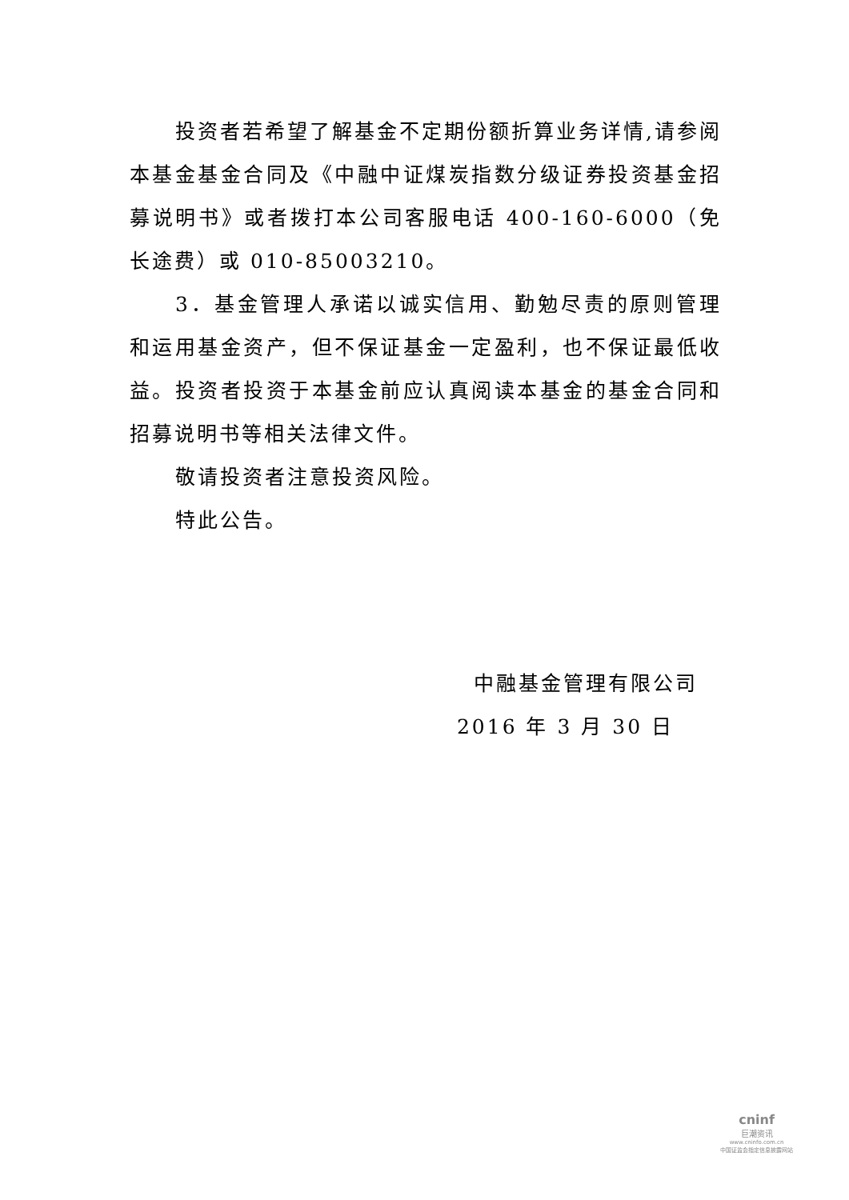投资者若希望了解基金不定期份额折算业务详情,请参阅本基金基金合同及《中融中证煤炭指数分级证券投资基金招募说明书》或者拨打本公司客服电话 400-160-6000（免长途费）或 010-85003210。
3．基金管理人承诺以诚实信用、勤勉尽责的原则管理和运用基金资产，但不保证基金一定盈利，也不保证最低收益。投资者投资于本基金前应认真阅读本基金的基金合同和招募说明书等相关法律文件。
敬请投资者注意投资风险。
特此公告。
中融基金管理有限公司
2016 年 3 月 30 日
cninf
巨潮资讯
www.cninfo.com.cn
中国证监会指定信息披露网站